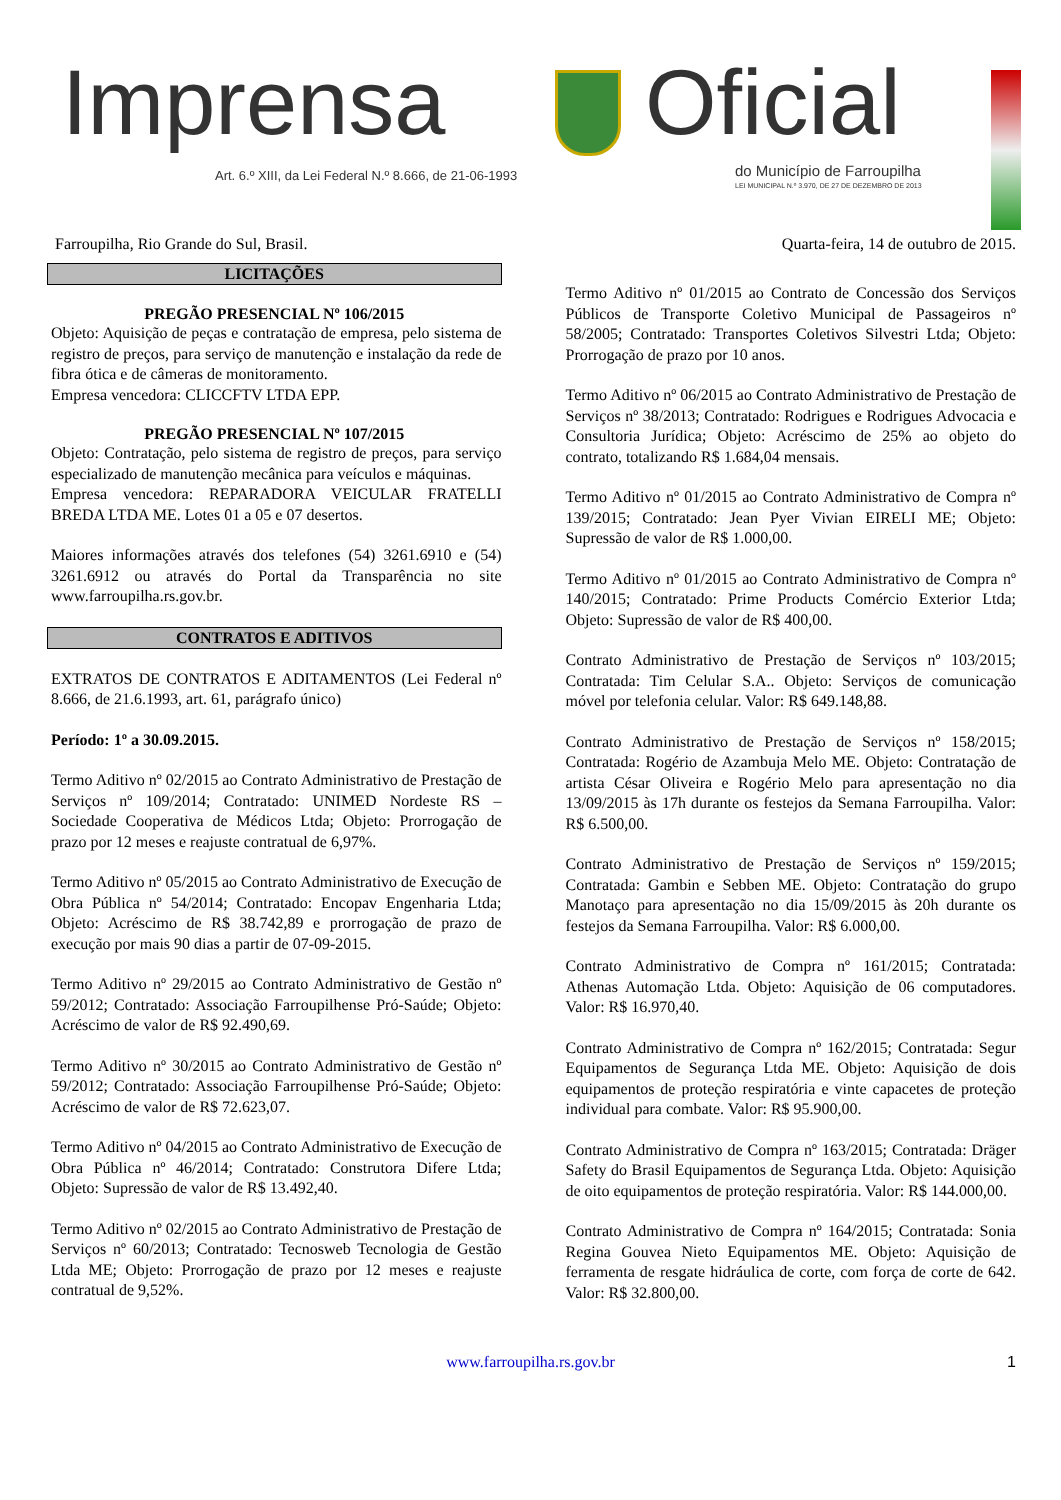Imprensa Oficial
Art. 6.º XIII, da Lei Federal N.º 8.666, de 21-06-1993
do Município de Farroupilha
LEI MUNICIPAL N.º 3.970, DE 27 DE DEZEMBRO DE 2013
Farroupilha, Rio Grande do Sul, Brasil. Quarta-feira, 14 de outubro de 2015.
LICITAÇÕES
PREGÃO PRESENCIAL Nº 106/2015
Objeto: Aquisição de peças e contratação de empresa, pelo sistema de registro de preços, para serviço de manutenção e instalação da rede de fibra ótica e de câmeras de monitoramento.
Empresa vencedora: CLICCFTV LTDA EPP.
PREGÃO PRESENCIAL Nº 107/2015
Objeto: Contratação, pelo sistema de registro de preços, para serviço especializado de manutenção mecânica para veículos e máquinas.
Empresa vencedora: REPARADORA VEICULAR FRATELLI BREDA LTDA ME. Lotes 01 a 05 e 07 desertos.
Maiores informações através dos telefones (54) 3261.6910 e (54) 3261.6912 ou através do Portal da Transparência no site www.farroupilha.rs.gov.br.
CONTRATOS E ADITIVOS
EXTRATOS DE CONTRATOS E ADITAMENTOS (Lei Federal nº 8.666, de 21.6.1993, art. 61, parágrafo único)
Período: 1º a 30.09.2015.
Termo Aditivo nº 02/2015 ao Contrato Administrativo de Prestação de Serviços nº 109/2014; Contratado: UNIMED Nordeste RS – Sociedade Cooperativa de Médicos Ltda; Objeto: Prorrogação de prazo por 12 meses e reajuste contratual de 6,97%.
Termo Aditivo nº 05/2015 ao Contrato Administrativo de Execução de Obra Pública nº 54/2014; Contratado: Encopav Engenharia Ltda; Objeto: Acréscimo de R$ 38.742,89 e prorrogação de prazo de execução por mais 90 dias a partir de 07-09-2015.
Termo Aditivo nº 29/2015 ao Contrato Administrativo de Gestão nº 59/2012; Contratado: Associação Farroupilhense Pró-Saúde; Objeto: Acréscimo de valor de R$ 92.490,69.
Termo Aditivo nº 30/2015 ao Contrato Administrativo de Gestão nº 59/2012; Contratado: Associação Farroupilhense Pró-Saúde; Objeto: Acréscimo de valor de R$ 72.623,07.
Termo Aditivo nº 04/2015 ao Contrato Administrativo de Execução de Obra Pública nº 46/2014; Contratado: Construtora Difere Ltda; Objeto: Supressão de valor de R$ 13.492,40.
Termo Aditivo nº 02/2015 ao Contrato Administrativo de Prestação de Serviços nº 60/2013; Contratado: Tecnosweb Tecnologia de Gestão Ltda ME; Objeto: Prorrogação de prazo por 12 meses e reajuste contratual de 9,52%.
Termo Aditivo nº 01/2015 ao Contrato de Concessão dos Serviços Públicos de Transporte Coletivo Municipal de Passageiros nº 58/2005; Contratado: Transportes Coletivos Silvestri Ltda; Objeto: Prorrogação de prazo por 10 anos.
Termo Aditivo nº 06/2015 ao Contrato Administrativo de Prestação de Serviços nº 38/2013; Contratado: Rodrigues e Rodrigues Advocacia e Consultoria Jurídica; Objeto: Acréscimo de 25% ao objeto do contrato, totalizando R$ 1.684,04 mensais.
Termo Aditivo nº 01/2015 ao Contrato Administrativo de Compra nº 139/2015; Contratado: Jean Pyer Vivian EIRELI ME; Objeto: Supressão de valor de R$ 1.000,00.
Termo Aditivo nº 01/2015 ao Contrato Administrativo de Compra nº 140/2015; Contratado: Prime Products Comércio Exterior Ltda; Objeto: Supressão de valor de R$ 400,00.
Contrato Administrativo de Prestação de Serviços nº 103/2015; Contratada: Tim Celular S.A.. Objeto: Serviços de comunicação móvel por telefonia celular. Valor: R$ 649.148,88.
Contrato Administrativo de Prestação de Serviços nº 158/2015; Contratada: Rogério de Azambuja Melo ME. Objeto: Contratação de artista César Oliveira e Rogério Melo para apresentação no dia 13/09/2015 às 17h durante os festejos da Semana Farroupilha. Valor: R$ 6.500,00.
Contrato Administrativo de Prestação de Serviços nº 159/2015; Contratada: Gambin e Sebben ME. Objeto: Contratação do grupo Manotaço para apresentação no dia 15/09/2015 às 20h durante os festejos da Semana Farroupilha. Valor: R$ 6.000,00.
Contrato Administrativo de Compra nº 161/2015; Contratada: Athenas Automação Ltda. Objeto: Aquisição de 06 computadores. Valor: R$ 16.970,40.
Contrato Administrativo de Compra nº 162/2015; Contratada: Segur Equipamentos de Segurança Ltda ME. Objeto: Aquisição de dois equipamentos de proteção respiratória e vinte capacetes de proteção individual para combate. Valor: R$ 95.900,00.
Contrato Administrativo de Compra nº 163/2015; Contratada: Dräger Safety do Brasil Equipamentos de Segurança Ltda. Objeto: Aquisição de oito equipamentos de proteção respiratória. Valor: R$ 144.000,00.
Contrato Administrativo de Compra nº 164/2015; Contratada: Sonia Regina Gouvea Nieto Equipamentos ME. Objeto: Aquisição de ferramenta de resgate hidráulica de corte, com força de corte de 642. Valor: R$ 32.800,00.
www.farroupilha.rs.gov.br 1